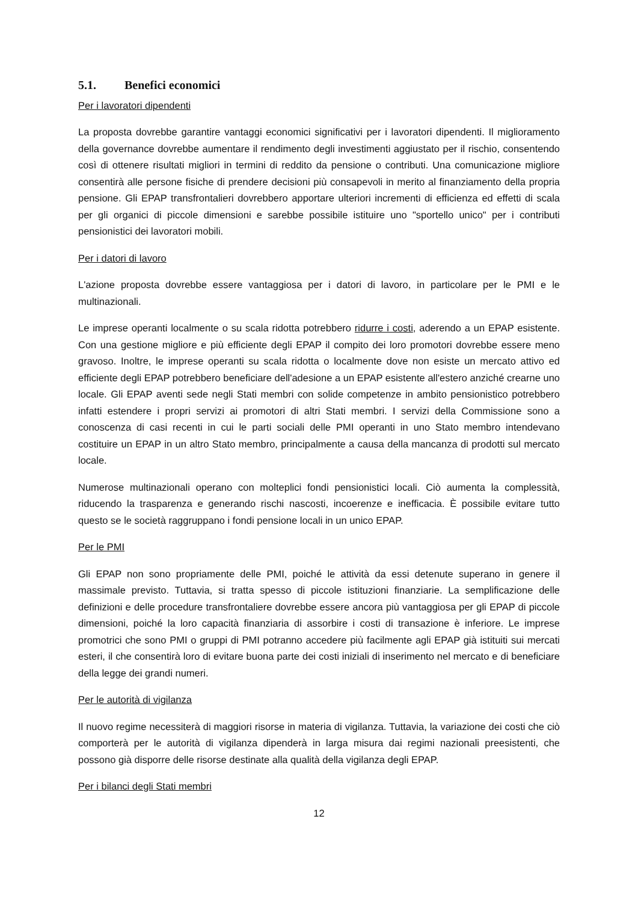5.1. Benefici economici
Per i lavoratori dipendenti
La proposta dovrebbe garantire vantaggi economici significativi per i lavoratori dipendenti. Il miglioramento della governance dovrebbe aumentare il rendimento degli investimenti aggiustato per il rischio, consentendo così di ottenere risultati migliori in termini di reddito da pensione o contributi. Una comunicazione migliore consentirà alle persone fisiche di prendere decisioni più consapevoli in merito al finanziamento della propria pensione. Gli EPAP transfrontalieri dovrebbero apportare ulteriori incrementi di efficienza ed effetti di scala per gli organici di piccole dimensioni e sarebbe possibile istituire uno "sportello unico" per i contributi pensionistici dei lavoratori mobili.
Per i datori di lavoro
L'azione proposta dovrebbe essere vantaggiosa per i datori di lavoro, in particolare per le PMI e le multinazionali.
Le imprese operanti localmente o su scala ridotta potrebbero ridurre i costi, aderendo a un EPAP esistente. Con una gestione migliore e più efficiente degli EPAP il compito dei loro promotori dovrebbe essere meno gravoso. Inoltre, le imprese operanti su scala ridotta o localmente dove non esiste un mercato attivo ed efficiente degli EPAP potrebbero beneficiare dell'adesione a un EPAP esistente all'estero anziché crearne uno locale. Gli EPAP aventi sede negli Stati membri con solide competenze in ambito pensionistico potrebbero infatti estendere i propri servizi ai promotori di altri Stati membri. I servizi della Commissione sono a conoscenza di casi recenti in cui le parti sociali delle PMI operanti in uno Stato membro intendevano costituire un EPAP in un altro Stato membro, principalmente a causa della mancanza di prodotti sul mercato locale.
Numerose multinazionali operano con molteplici fondi pensionistici locali. Ciò aumenta la complessità, riducendo la trasparenza e generando rischi nascosti, incoerenze e inefficacia. È possibile evitare tutto questo se le società raggruppano i fondi pensione locali in un unico EPAP.
Per le PMI
Gli EPAP non sono propriamente delle PMI, poiché le attività da essi detenute superano in genere il massimale previsto. Tuttavia, si tratta spesso di piccole istituzioni finanziarie. La semplificazione delle definizioni e delle procedure transfrontaliere dovrebbe essere ancora più vantaggiosa per gli EPAP di piccole dimensioni, poiché la loro capacità finanziaria di assorbire i costi di transazione è inferiore. Le imprese promotrici che sono PMI o gruppi di PMI potranno accedere più facilmente agli EPAP già istituiti sui mercati esteri, il che consentirà loro di evitare buona parte dei costi iniziali di inserimento nel mercato e di beneficiare della legge dei grandi numeri.
Per le autorità di vigilanza
Il nuovo regime necessiterà di maggiori risorse in materia di vigilanza. Tuttavia, la variazione dei costi che ciò comporterà per le autorità di vigilanza dipenderà in larga misura dai regimi nazionali preesistenti, che possono già disporre delle risorse destinate alla qualità della vigilanza degli EPAP.
Per i bilanci degli Stati membri
12